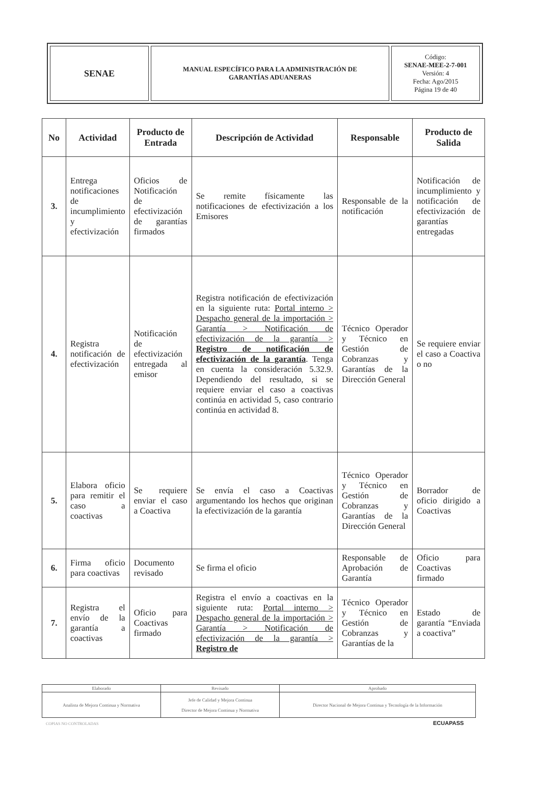| SENAE | MANUAL ESPECÍFICO PARA LA ADMINISTRACIÓN DE GARANTÍAS ADUANERAS | Código: SENAE-MEE-2-7-001 Versión: 4 Fecha: Ago/2015 Página 19 de 40 |
| No | Actividad | Producto de Entrada | Descripción de Actividad | Responsable | Producto de Salida |
| --- | --- | --- | --- | --- | --- |
| 3. | Entrega notificaciones de incumplimiento y efectivización | Oficios de Notificación de efectivización de garantías firmados | Se remite físicamente las notificaciones de efectivización a los Emisores | Responsable de la notificación | Notificación de incumplimiento y notificación de efectivización de garantías entregadas |
| 4. | Registra notificación de efectivización | Notificación de efectivización entregada al emisor | Registra notificación de efectivización en la siguiente ruta: Portal interno > Despacho general de la importación > Garantía > Notificación de efectivización de la garantía > Registro de notificación de efectivización de la garantía . Tenga en cuenta la consideración 5.32.9. Dependiendo del resultado, si se requiere enviar el caso a coactivas continúa en actividad 5, caso contrario continúa en actividad 8. | Técnico Operador y Técnico en Gestión de Cobranzas y Garantías de la Dirección General | Se requiere enviar el caso a Coactiva o no |
| 5. | Elabora oficio para remitir el caso a coactivas | Se requiere enviar el caso a Coactiva | Se envía el caso a Coactivas argumentando los hechos que originan la efectivización de la garantía | Técnico Operador y Técnico en Gestión de Cobranzas y Garantías de la Dirección General | Borrador de oficio dirigido a Coactivas |
| 6. | Firma oficio para coactivas | Documento revisado | Se firma el oficio | Responsable de Aprobación de Garantía | Oficio para Coactivas firmado |
| 7. | Registra el envío de la garantía a coactivas | Oficio para Coactivas firmado | Registra el envío a coactivas en la siguiente ruta: Portal interno > Despacho general de la importación > Garantía > Notificación de efectivización de la garantía > Registro de | Técnico Operador y Técnico en Gestión de Cobranzas y Garantías de la | Estado de garantía “Enviada a coactiva” |
| Elaborado | Revisado | Aprobado |
| Analista de Mejora Continua y Normativa | Jefe de Calidad y Mejora Continua Director de Mejora Continua y Normativa | Director Nacional de Mejora Continua y Tecnología de la Información |
COPIAS NO CONTROLADAS
ECUAPASS